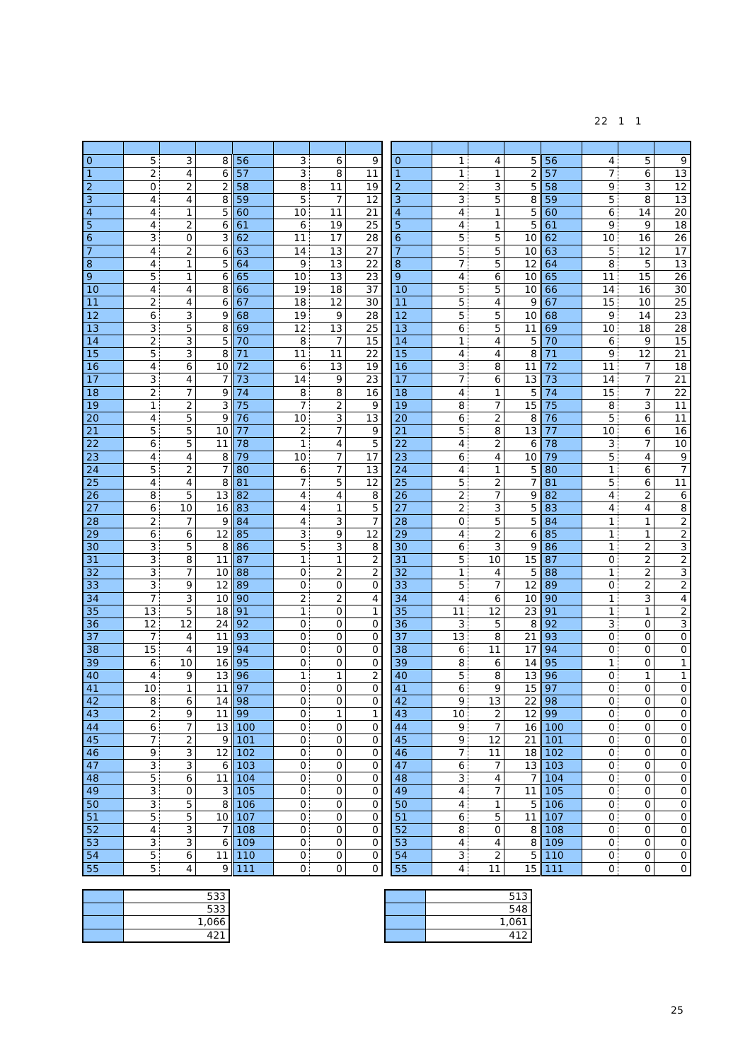22 1 1
| 0 | 5 | 3 | 8 | 56 | 3 | 6 | 9 |
| 1 | 2 | 4 | 6 | 57 | 3 | 8 | 11 |
| 2 | 0 | 2 | 2 | 58 | 8 | 11 | 19 |
| 3 | 4 | 4 | 8 | 59 | 5 | 7 | 12 |
| 4 | 4 | 1 | 5 | 60 | 10 | 11 | 21 |
| 5 | 4 | 2 | 6 | 61 | 6 | 19 | 25 |
| 6 | 3 | 0 | 3 | 62 | 11 | 17 | 28 |
| 7 | 4 | 2 | 6 | 63 | 14 | 13 | 27 |
| 8 | 4 | 1 | 5 | 64 | 9 | 13 | 22 |
| 9 | 5 | 1 | 6 | 65 | 10 | 13 | 23 |
| 10 | 4 | 4 | 8 | 66 | 19 | 18 | 37 |
| 11 | 2 | 4 | 6 | 67 | 18 | 12 | 30 |
| 12 | 6 | 3 | 9 | 68 | 19 | 9 | 28 |
| 13 | 3 | 5 | 8 | 69 | 12 | 13 | 25 |
| 14 | 2 | 3 | 5 | 70 | 8 | 7 | 15 |
| 15 | 5 | 3 | 8 | 71 | 11 | 11 | 22 |
| 16 | 4 | 6 | 10 | 72 | 6 | 13 | 19 |
| 17 | 3 | 4 | 7 | 73 | 14 | 9 | 23 |
| 18 | 2 | 7 | 9 | 74 | 8 | 8 | 16 |
| 19 | 1 | 2 | 3 | 75 | 7 | 2 | 9 |
| 20 | 4 | 5 | 9 | 76 | 10 | 3 | 13 |
| 21 | 5 | 5 | 10 | 77 | 2 | 7 | 9 |
| 22 | 6 | 5 | 11 | 78 | 1 | 4 | 5 |
| 23 | 4 | 4 | 8 | 79 | 10 | 7 | 17 |
| 24 | 5 | 2 | 7 | 80 | 6 | 7 | 13 |
| 25 | 4 | 4 | 8 | 81 | 7 | 5 | 12 |
| 26 | 8 | 5 | 13 | 82 | 4 | 4 | 8 |
| 27 | 6 | 10 | 16 | 83 | 4 | 1 | 5 |
| 28 | 2 | 7 | 9 | 84 | 4 | 3 | 7 |
| 29 | 6 | 6 | 12 | 85 | 3 | 9 | 12 |
| 30 | 3 | 5 | 8 | 86 | 5 | 3 | 8 |
| 31 | 3 | 8 | 11 | 87 | 1 | 1 | 2 |
| 32 | 3 | 7 | 10 | 88 | 0 | 2 | 2 |
| 33 | 3 | 9 | 12 | 89 | 0 | 0 | 0 |
| 34 | 7 | 3 | 10 | 90 | 2 | 2 | 4 |
| 35 | 13 | 5 | 18 | 91 | 1 | 0 | 1 |
| 36 | 12 | 12 | 24 | 92 | 0 | 0 | 0 |
| 37 | 7 | 4 | 11 | 93 | 0 | 0 | 0 |
| 38 | 15 | 4 | 19 | 94 | 0 | 0 | 0 |
| 39 | 6 | 10 | 16 | 95 | 0 | 0 | 0 |
| 40 | 4 | 9 | 13 | 96 | 1 | 1 | 2 |
| 41 | 10 | 1 | 11 | 97 | 0 | 0 | 0 |
| 42 | 8 | 6 | 14 | 98 | 0 | 0 | 0 |
| 43 | 2 | 9 | 11 | 99 | 0 | 1 | 1 |
| 44 | 6 | 7 | 13 | 100 | 0 | 0 | 0 |
| 45 | 7 | 2 | 9 | 101 | 0 | 0 | 0 |
| 46 | 9 | 3 | 12 | 102 | 0 | 0 | 0 |
| 47 | 3 | 3 | 6 | 103 | 0 | 0 | 0 |
| 48 | 5 | 6 | 11 | 104 | 0 | 0 | 0 |
| 49 | 3 | 0 | 3 | 105 | 0 | 0 | 0 |
| 50 | 3 | 5 | 8 | 106 | 0 | 0 | 0 |
| 51 | 5 | 5 | 10 | 107 | 0 | 0 | 0 |
| 52 | 4 | 3 | 7 | 108 | 0 | 0 | 0 |
| 53 | 3 | 3 | 6 | 109 | 0 | 0 | 0 |
| 54 | 5 | 6 | 11 | 110 | 0 | 0 | 0 |
| 55 | 5 | 4 | 9 | 111 | 0 | 0 | 0 |
| 0 | 1 | 4 | 5 | 56 | 4 | 5 | 9 |
| 1 | 1 | 1 | 2 | 57 | 7 | 6 | 13 |
| 2 | 2 | 3 | 5 | 58 | 9 | 3 | 12 |
| 3 | 3 | 5 | 8 | 59 | 5 | 8 | 13 |
| 4 | 4 | 1 | 5 | 60 | 6 | 14 | 20 |
| 5 | 4 | 1 | 5 | 61 | 9 | 9 | 18 |
| 6 | 5 | 5 | 10 | 62 | 10 | 16 | 26 |
| 7 | 5 | 5 | 10 | 63 | 5 | 12 | 17 |
| 8 | 7 | 5 | 12 | 64 | 8 | 5 | 13 |
| 9 | 4 | 6 | 10 | 65 | 11 | 15 | 26 |
| 10 | 5 | 5 | 10 | 66 | 14 | 16 | 30 |
| 11 | 5 | 4 | 9 | 67 | 15 | 10 | 25 |
| 12 | 5 | 5 | 10 | 68 | 9 | 14 | 23 |
| 13 | 6 | 5 | 11 | 69 | 10 | 18 | 28 |
| 14 | 1 | 4 | 5 | 70 | 6 | 9 | 15 |
| 15 | 4 | 4 | 8 | 71 | 9 | 12 | 21 |
| 16 | 3 | 8 | 11 | 72 | 11 | 7 | 18 |
| 17 | 7 | 6 | 13 | 73 | 14 | 7 | 21 |
| 18 | 4 | 1 | 5 | 74 | 15 | 7 | 22 |
| 19 | 8 | 7 | 15 | 75 | 8 | 3 | 11 |
| 20 | 6 | 2 | 8 | 76 | 5 | 6 | 11 |
| 21 | 5 | 8 | 13 | 77 | 10 | 6 | 16 |
| 22 | 4 | 2 | 6 | 78 | 3 | 7 | 10 |
| 23 | 6 | 4 | 10 | 79 | 5 | 4 | 9 |
| 24 | 4 | 1 | 5 | 80 | 1 | 6 | 7 |
| 25 | 5 | 2 | 7 | 81 | 5 | 6 | 11 |
| 26 | 2 | 7 | 9 | 82 | 4 | 2 | 6 |
| 27 | 2 | 3 | 5 | 83 | 4 | 4 | 8 |
| 28 | 0 | 5 | 5 | 84 | 1 | 1 | 2 |
| 29 | 4 | 2 | 6 | 85 | 1 | 1 | 2 |
| 30 | 6 | 3 | 9 | 86 | 1 | 2 | 3 |
| 31 | 5 | 10 | 15 | 87 | 0 | 2 | 2 |
| 32 | 1 | 4 | 5 | 88 | 1 | 2 | 3 |
| 33 | 5 | 7 | 12 | 89 | 0 | 2 | 2 |
| 34 | 4 | 6 | 10 | 90 | 1 | 3 | 4 |
| 35 | 11 | 12 | 23 | 91 | 1 | 1 | 2 |
| 36 | 3 | 5 | 8 | 92 | 3 | 0 | 3 |
| 37 | 13 | 8 | 21 | 93 | 0 | 0 | 0 |
| 38 | 6 | 11 | 17 | 94 | 0 | 0 | 0 |
| 39 | 8 | 6 | 14 | 95 | 1 | 0 | 1 |
| 40 | 5 | 8 | 13 | 96 | 0 | 1 | 1 |
| 41 | 6 | 9 | 15 | 97 | 0 | 0 | 0 |
| 42 | 9 | 13 | 22 | 98 | 0 | 0 | 0 |
| 43 | 10 | 2 | 12 | 99 | 0 | 0 | 0 |
| 44 | 9 | 7 | 16 | 100 | 0 | 0 | 0 |
| 45 | 9 | 12 | 21 | 101 | 0 | 0 | 0 |
| 46 | 7 | 11 | 18 | 102 | 0 | 0 | 0 |
| 47 | 6 | 7 | 13 | 103 | 0 | 0 | 0 |
| 48 | 3 | 4 | 7 | 104 | 0 | 0 | 0 |
| 49 | 4 | 7 | 11 | 105 | 0 | 0 | 0 |
| 50 | 4 | 1 | 5 | 106 | 0 | 0 | 0 |
| 51 | 6 | 5 | 11 | 107 | 0 | 0 | 0 |
| 52 | 8 | 0 | 8 | 108 | 0 | 0 | 0 |
| 53 | 4 | 4 | 8 | 109 | 0 | 0 | 0 |
| 54 | 3 | 2 | 5 | 110 | 0 | 0 | 0 |
| 55 | 4 | 11 | 15 | 111 | 0 | 0 | 0 |
| | 533 |
| | 533 |
| | 1,066 |
| | 421 |
| | 513 |
| | 548 |
| | 1,061 |
| | 412 |
25